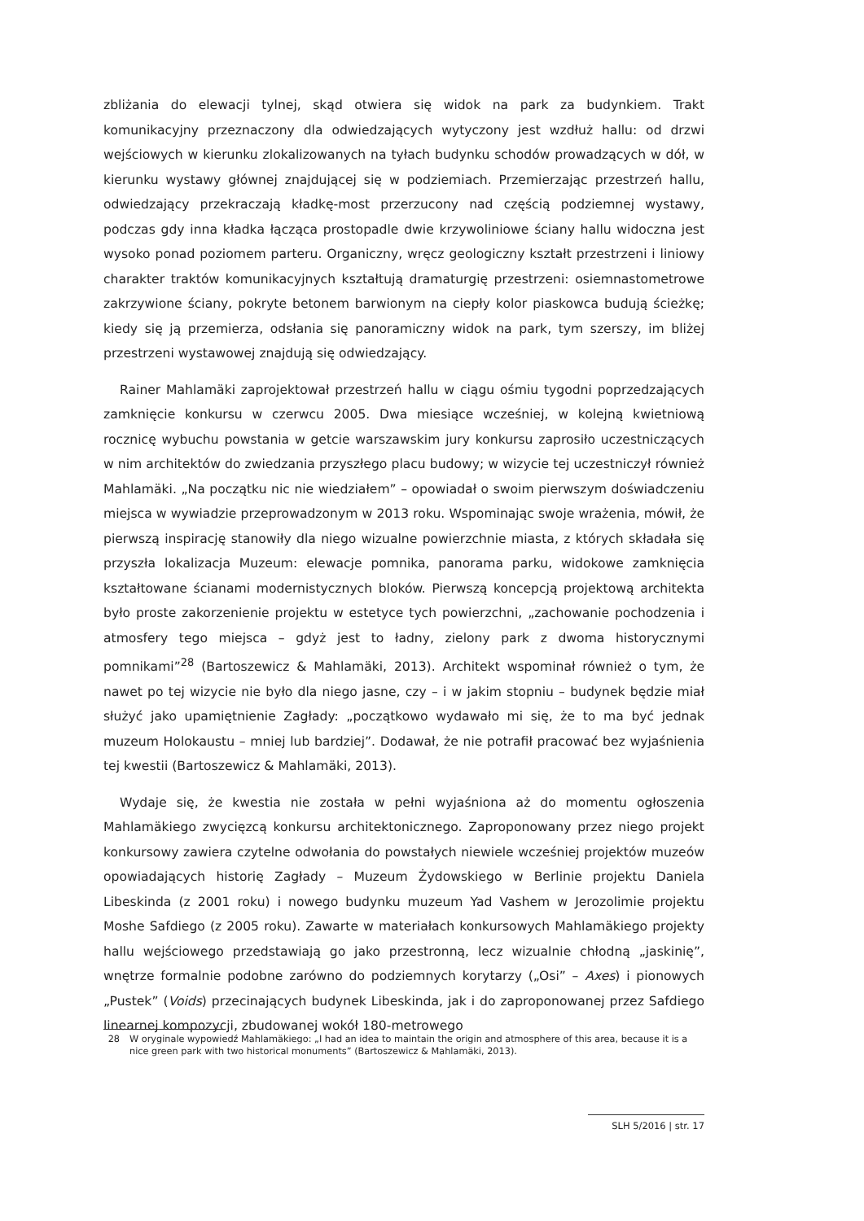zbliżania do elewacji tylnej, skąd otwiera się widok na park za budynkiem. Trakt komunikacyjny przeznaczony dla odwiedzających wytyczony jest wzdłuż hallu: od drzwi wejściowych w kierunku zlokalizowanych na tyłach budynku schodów prowadzących w dół, w kierunku wystawy głównej znajdującej się w podziemiach. Przemierzając przestrzeń hallu, odwiedzający przekraczają kładkę-most przerzucony nad częścią podziemnej wystawy, podczas gdy inna kładka łącząca prostopadle dwie krzywoliniowe ściany hallu widoczna jest wysoko ponad poziomem parteru. Organiczny, wręcz geologiczny kształt przestrzeni i liniowy charakter traktów komunikacyjnych kształtują dramaturgię przestrzeni: osiemnastometrowe zakrzywione ściany, pokryte betonem barwionym na ciepły kolor piaskowca budują ścieżkę; kiedy się ją przemierza, odsłania się panoramiczny widok na park, tym szerszy, im bliżej przestrzeni wystawowej znajdują się odwiedzający.
Rainer Mahlamäki zaprojektował przestrzeń hallu w ciągu ośmiu tygodni poprzedzających zamknięcie konkursu w czerwcu 2005. Dwa miesiące wcześniej, w kolejną kwietniową rocznicę wybuchu powstania w getcie warszawskim jury konkursu zaprosiło uczestniczących w nim architektów do zwiedzania przyszłego placu budowy; w wizycie tej uczestniczył również Mahlamäki. „Na początku nic nie wiedziałem” – opowiadał o swoim pierwszym doświadczeniu miejsca w wywiadzie przeprowadzonym w 2013 roku. Wspominając swoje wrażenia, mówił, że pierwszą inspirację stanowiły dla niego wizualne powierzchnie miasta, z których składała się przyszła lokalizacja Muzeum: elewacje pomnika, panorama parku, widokowe zamknięcia kształtowane ścianami modernistycznych bloków. Pierwszą koncepcją projektową architekta było proste zakorzenienie projektu w estetyce tych powierzchni, „zachowanie pochodzenia i atmosfery tego miejsca – gdyż jest to ładny, zielony park z dwoma historycznymi pomnikami”<sup>28</sup> (Bartoszewicz & Mahlamäki, 2013). Architekt wspominał również o tym, że nawet po tej wizycie nie było dla niego jasne, czy – i w jakim stopniu – budynek będzie miał służyć jako upamiętnienie Zagłady: „początkowo wydawało mi się, że to ma być jednak muzeum Holokaustu – mniej lub bardziej”. Dodawał, że nie potrafił pracować bez wyjaśnienia tej kwestii (Bartoszewicz & Mahlamäki, 2013).
Wydaje się, że kwestia nie została w pełni wyjaśniona aż do momentu ogłoszenia Mahlamäkiego zwycięzcą konkursu architektonicznego. Zaproponowany przez niego projekt konkursowy zawiera czytelne odwołania do powstałych niewiele wcześniej projektów muzeów opowiadających historię Zagłady – Muzeum Żydowskiego w Berlinie projektu Daniela Libeskinda (z 2001 roku) i nowego budynku muzeum Yad Vashem w Jerozolimie projektu Moshe Safdiego (z 2005 roku). Zawarte w materiałach konkursowych Mahlamäkiego projekty hallu wejściowego przedstawiają go jako przestronną, lecz wizualnie chłodną „jaskinię”, wnętrze formalnie podobne zarówno do podziemnych korytarzy („Osi” – Axes) i pionowych „Pustek” (Voids) przecinających budynek Libeskinda, jak i do zaproponowanej przez Safdiego linearnej kompozycji, zbudowanej wokół 180-metrowego
28 W oryginale wypowiedź Mahlamäkiego: „I had an idea to maintain the origin and atmosphere of this area, because it is a nice green park with two historical monuments” (Bartoszewicz & Mahlamäki, 2013).
SLH 5/2016 | str. 17